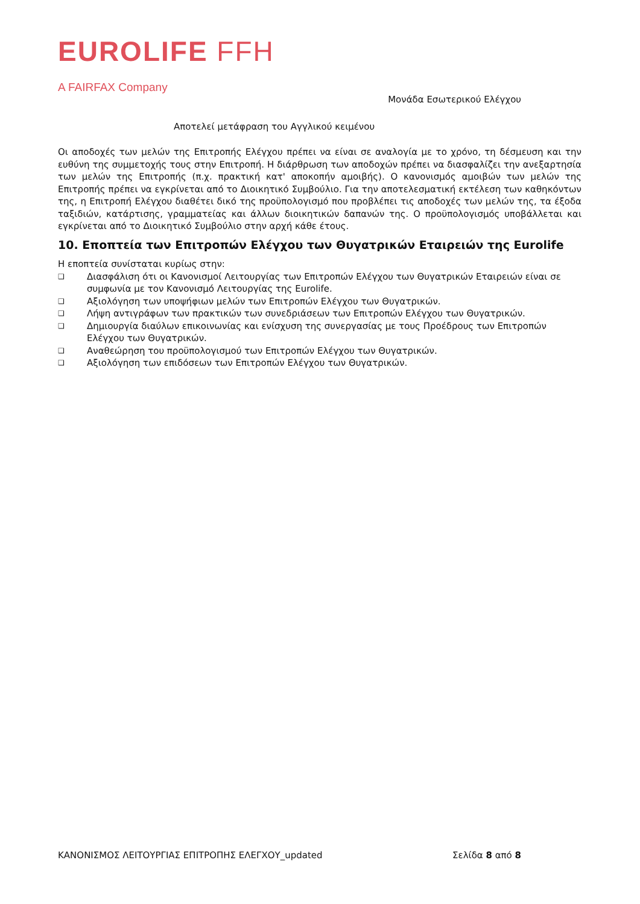EUROLIFE FFH
A FAIRFAX Company
Μονάδα Εσωτερικού Ελέγχου
Αποτελεί μετάφραση του Αγγλικού κειμένου
Οι αποδοχές των μελών της Επιτροπής Ελέγχου πρέπει να είναι σε αναλογία με το χρόνο, τη δέσμευση και την ευθύνη της συμμετοχής τους στην Επιτροπή. Η διάρθρωση των αποδοχών πρέπει να διασφαλίζει την ανεξαρτησία των μελών της Επιτροπής (π.χ. πρακτική κατ' αποκοπήν αμοιβής). Ο κανονισμός αμοιβών των μελών της Επιτροπής πρέπει να εγκρίνεται από το Διοικητικό Συμβούλιο. Για την αποτελεσματική εκτέλεση των καθηκόντων της, η Επιτροπή Ελέγχου διαθέτει δικό της προϋπολογισμό που προβλέπει τις αποδοχές των μελών της, τα έξοδα ταξιδιών, κατάρτισης, γραμματείας και άλλων διοικητικών δαπανών της. Ο προϋπολογισμός υποβάλλεται και εγκρίνεται από το Διοικητικό Συμβούλιο στην αρχή κάθε έτους.
10. Εποπτεία των Επιτροπών Ελέγχου των Θυγατρικών Εταιρειών της Eurolife
Η εποπτεία συνίσταται κυρίως στην:
❑ Διασφάλιση ότι οι Κανονισμοί Λειτουργίας των Επιτροπών Ελέγχου των Θυγατρικών Εταιρειών είναι σε συμφωνία με τον Κανονισμό Λειτουργίας της Eurolife.
❑ Αξιολόγηση των υποψήφιων μελών των Επιτροπών Ελέγχου των Θυγατρικών.
❑ Λήψη αντιγράφων των πρακτικών των συνεδριάσεων των Επιτροπών Ελέγχου των Θυγατρικών.
❑ Δημιουργία διαύλων επικοινωνίας και ενίσχυση της συνεργασίας με τους Προέδρους των Επιτροπών Ελέγχου των Θυγατρικών.
❑ Αναθεώρηση του προϋπολογισμού των Επιτροπών Ελέγχου των Θυγατρικών.
❑ Αξιολόγηση των επιδόσεων των Επιτροπών Ελέγχου των Θυγατρικών.
ΚΑΝΟΝΙΣΜΟΣ ΛΕΙΤΟΥΡΓΙΑΣ ΕΠΙΤΡΟΠΗΣ ΕΛΕΓΧΟΥ_updated Σελίδα 8 από 8